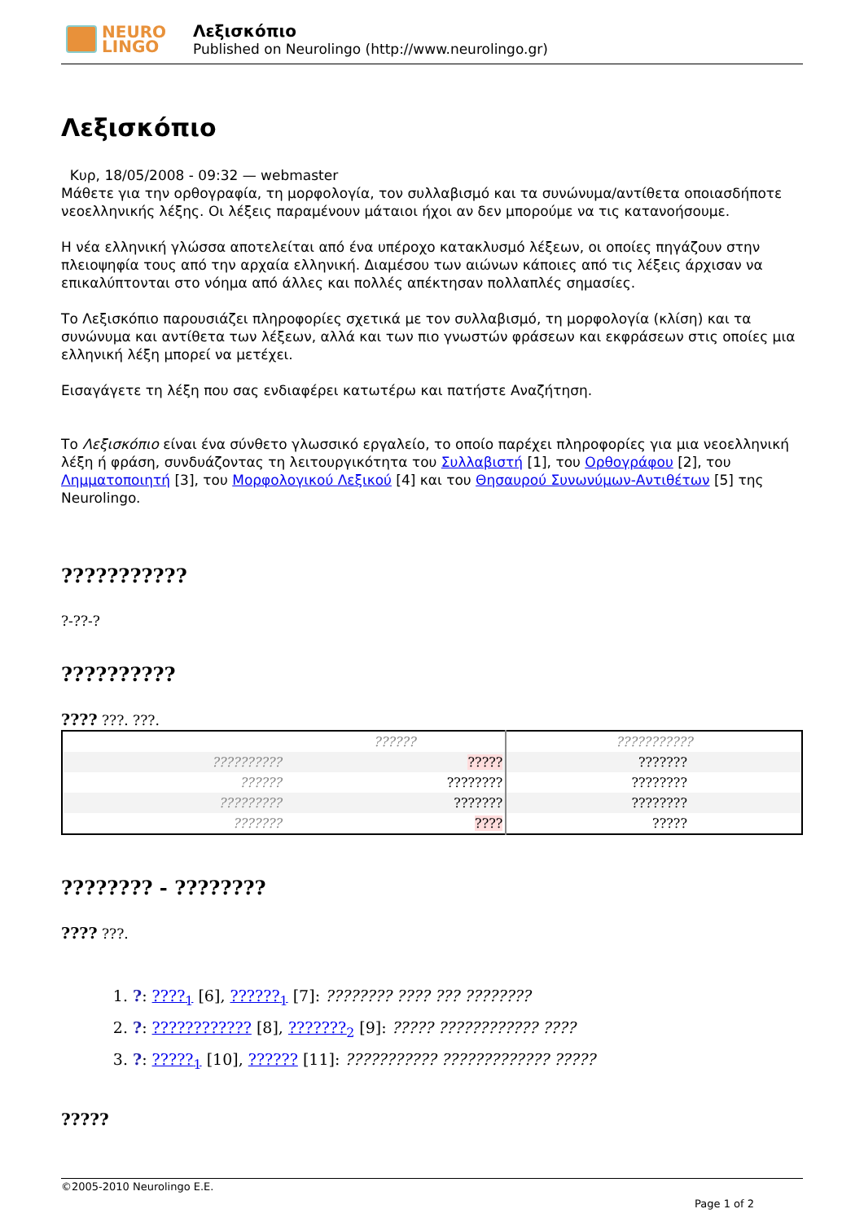NEURO
LINGO
Λεξισκόπιο
Published on Neurolingo (http://www.neurolingo.gr)
Λεξισκόπιο
Κυρ, 18/05/2008 - 09:32 — webmaster
Μάθετε για την ορθογραφία, τη μορφολογία, τον συλλαβισμό και τα συνώνυμα/αντίθετα οποιασδήποτε νεοελληνικής λέξης. Οι λέξεις παραμένουν μάταιοι ήχοι αν δεν μπορούμε να τις κατανοήσουμε.
Η νέα ελληνική γλώσσα αποτελείται από ένα υπέροχο κατακλυσμό λέξεων, οι οποίες πηγάζουν στην πλειοψηφία τους από την αρχαία ελληνική. Διαμέσου των αιώνων κάποιες από τις λέξεις άρχισαν να επικαλύπτονται στο νόημα από άλλες και πολλές απέκτησαν πολλαπλές σημασίες.
Το Λεξισκόπιο παρουσιάζει πληροφορίες σχετικά με τον συλλαβισμό, τη μορφολογία (κλίση) και τα συνώνυμα και αντίθετα των λέξεων, αλλά και των πιο γνωστών φράσεων και εκφράσεων στις οποίες μια ελληνική λέξη μπορεί να μετέχει.
Εισαγάγετε τη λέξη που σας ενδιαφέρει κατωτέρω και πατήστε Αναζήτηση.
Το Λεξισκόπιο είναι ένα σύνθετο γλωσσικό εργαλείο, το οποίο παρέχει πληροφορίες για μια νεοελληνική λέξη ή φράση, συνδυάζοντας τη λειτουργικότητα του Συλλαβιστή [1], του Ορθογράφου [2], του Λημματοποιητή [3], του Μορφολογικού Λεξικού [4] και του Θησαυρού Συνωνύμων-Αντιθέτων [5] της Neurolingo.
???????????
?-??-?
??????????
???? ???. ???.
| | ?????? | ??????????? |
| --- | --- | --- |
| ?????????? | ????? | ??????? |
| ?????? | ???????? | ???????? |
| ????????? | ??????? | ???????? |
| ??????? | ???? | ????? |
???????? - ????????
???? ???.
1. ?: ????<sub>1</sub> [6], ??????<sub>1</sub> [7]: ???????? ???? ??? ????????
2. ?: ???????????? [8], ???????<sub>2</sub> [9]: ????? ???????????? ????
3. ?: ?????<sub>1</sub> [10], ?????? [11]: ??????????? ????????????? ?????
?????
©2005-2010 Neurolingo E.E.
Page 1 of 2